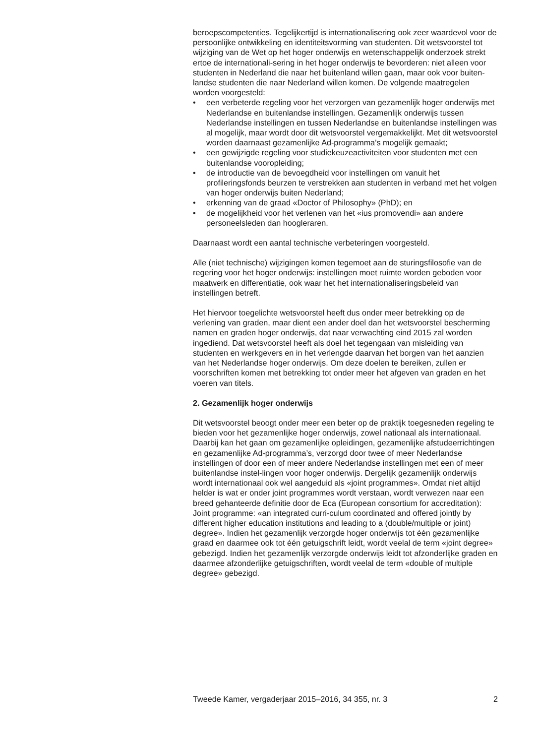beroepscompetenties. Tegelijkertijd is internationalisering ook zeer waardevol voor de persoonlijke ontwikkeling en identiteitsvorming van studenten. Dit wetsvoorstel tot wijziging van de Wet op het hoger onderwijs en wetenschappelijk onderzoek strekt ertoe de internationali-sering in het hoger onderwijs te bevorderen: niet alleen voor studenten in Nederland die naar het buitenland willen gaan, maar ook voor buiten-landse studenten die naar Nederland willen komen. De volgende maatregelen worden voorgesteld:
• een verbeterde regeling voor het verzorgen van gezamenlijk hoger onderwijs met Nederlandse en buitenlandse instellingen. Gezamenlijk onderwijs tussen Nederlandse instellingen en tussen Nederlandse en buitenlandse instellingen was al mogelijk, maar wordt door dit wetsvoorstel vergemakkelijkt. Met dit wetsvoorstel worden daarnaast gezamenlijke Ad-programma’s mogelijk gemaakt;
• een gewijzigde regeling voor studiekeuzeactiviteiten voor studenten met een buitenlandse vooropleiding;
• de introductie van de bevoegdheid voor instellingen om vanuit het profileringsfonds beurzen te verstrekken aan studenten in verband met het volgen van hoger onderwijs buiten Nederland;
• erkenning van de graad «Doctor of Philosophy» (PhD); en
• de mogelijkheid voor het verlenen van het «ius promovendi» aan andere personeelsleden dan hoogleraren.
Daarnaast wordt een aantal technische verbeteringen voorgesteld.
Alle (niet technische) wijzigingen komen tegemoet aan de sturingsfilosofie van de regering voor het hoger onderwijs: instellingen moet ruimte worden geboden voor maatwerk en differentiatie, ook waar het het internationaliseringsbeleid van instellingen betreft.
Het hiervoor toegelichte wetsvoorstel heeft dus onder meer betrekking op de verlening van graden, maar dient een ander doel dan het wetsvoorstel bescherming namen en graden hoger onderwijs, dat naar verwachting eind 2015 zal worden ingediend. Dat wetsvoorstel heeft als doel het tegengaan van misleiding van studenten en werkgevers en in het verlengde daarvan het borgen van het aanzien van het Nederlandse hoger onderwijs. Om deze doelen te bereiken, zullen er voorschriften komen met betrekking tot onder meer het afgeven van graden en het voeren van titels.
2. Gezamenlijk hoger onderwijs
Dit wetsvoorstel beoogt onder meer een beter op de praktijk toegesneden regeling te bieden voor het gezamenlijke hoger onderwijs, zowel nationaal als internationaal. Daarbij kan het gaan om gezamenlijke opleidingen, gezamenlijke afstudeerrichtingen en gezamenlijke Ad-programma’s, verzorgd door twee of meer Nederlandse instellingen of door een of meer andere Nederlandse instellingen met een of meer buitenlandse instel-lingen voor hoger onderwijs. Dergelijk gezamenlijk onderwijs wordt internationaal ook wel aangeduid als «joint programmes». Omdat niet altijd helder is wat er onder joint programmes wordt verstaan, wordt verwezen naar een breed gehanteerde definitie door de Eca (European consortium for accreditation): Joint programme: «an integrated curri-culum coordinated and offered jointly by different higher education institutions and leading to a (double/multiple or joint) degree». Indien het gezamenlijk verzorgde hoger onderwijs tot één gezamenlijke graad en daarmee ook tot één getuigschrift leidt, wordt veelal de term «joint degree» gebezigd. Indien het gezamenlijk verzorgde onderwijs leidt tot afzonderlijke graden en daarmee afzonderlijke getuigschriften, wordt veelal de term «double of multiple degree» gebezigd.
Tweede Kamer, vergaderjaar 2015–2016, 34 355, nr. 3 2